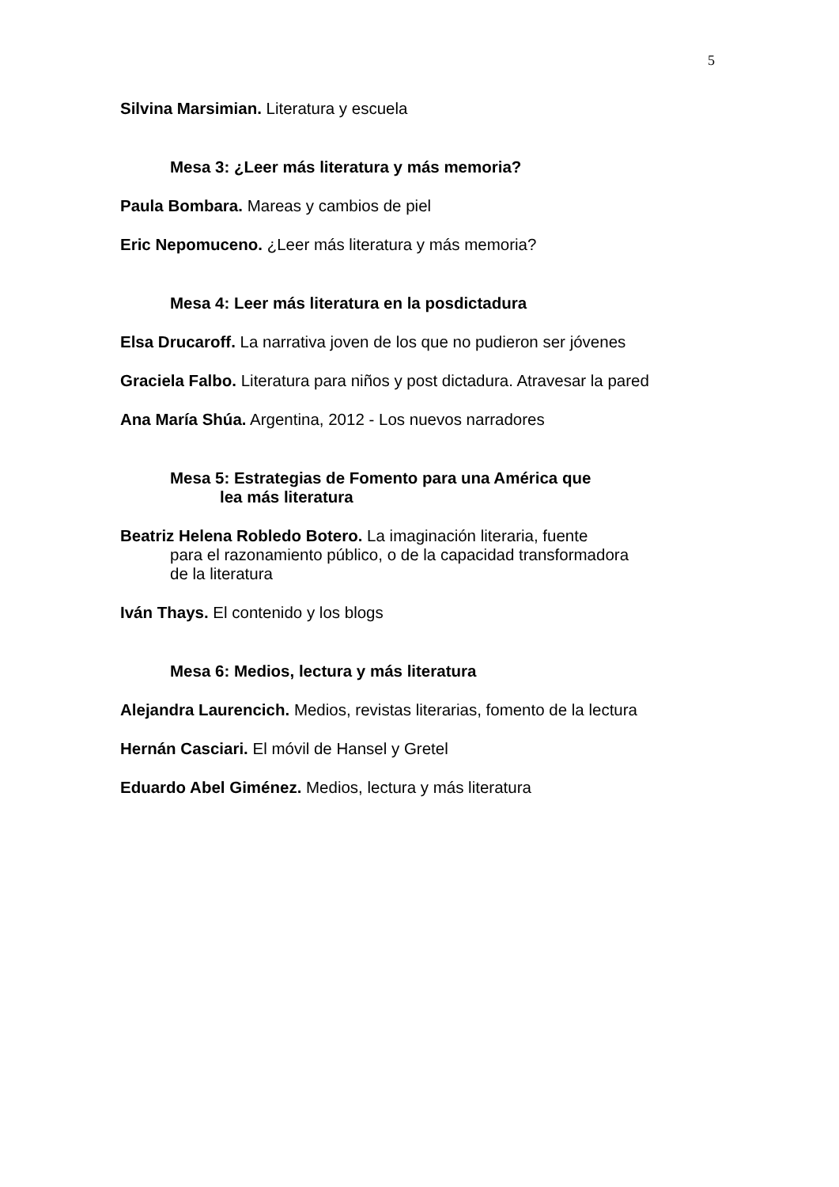5
Silvina Marsimian. Literatura y escuela
Mesa 3: ¿Leer más literatura y más memoria?
Paula Bombara. Mareas y cambios de piel
Eric Nepomuceno. ¿Leer más literatura y más memoria?
Mesa 4: Leer más literatura en la posdictadura
Elsa Drucaroff. La narrativa joven de los que no pudieron ser jóvenes
Graciela Falbo. Literatura para niños y post dictadura. Atravesar la pared
Ana María Shúa. Argentina, 2012 - Los nuevos narradores
Mesa 5: Estrategias de Fomento para una América que
lea más literatura
Beatriz Helena Robledo Botero. La imaginación literaria, fuente
para el razonamiento público, o de la capacidad transformadora
de la literatura
Iván Thays. El contenido y los blogs
Mesa 6: Medios, lectura y más literatura
Alejandra Laurencich. Medios, revistas literarias, fomento de la lectura
Hernán Casciari. El móvil de Hansel y Gretel
Eduardo Abel Giménez. Medios, lectura y más literatura